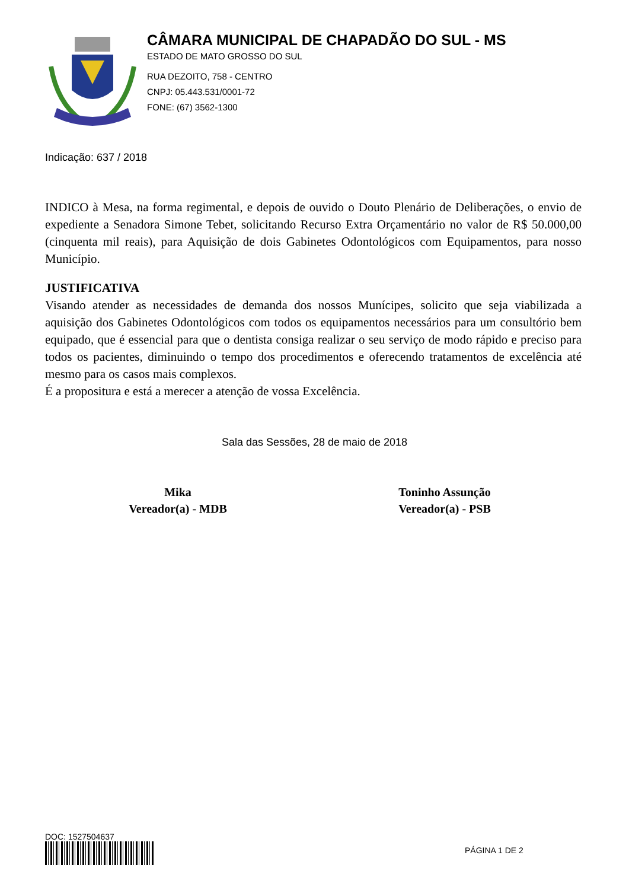CÂMARA MUNICIPAL DE CHAPADÃO DO SUL - MS
ESTADO DE MATO GROSSO DO SUL
RUA DEZOITO, 758 - CENTRO
CNPJ: 05.443.531/0001-72
FONE: (67) 3562-1300
Indicação: 637 / 2018
INDICO à Mesa, na forma regimental, e depois de ouvido o Douto Plenário de Deliberações, o envio de expediente a Senadora Simone Tebet, solicitando Recurso Extra Orçamentário no valor de R$ 50.000,00 (cinquenta mil reais), para Aquisição de dois Gabinetes Odontológicos com Equipamentos, para nosso Município.
JUSTIFICATIVA
Visando atender as necessidades de demanda dos nossos Munícipes, solicito que seja viabilizada a aquisição dos Gabinetes Odontológicos com todos os equipamentos necessários para um consultório bem equipado, que é essencial para que o dentista consiga realizar o seu serviço de modo rápido e preciso para todos os pacientes, diminuindo o tempo dos procedimentos e oferecendo tratamentos de excelência até mesmo para os casos mais complexos.
É a propositura e está a merecer a atenção de vossa Excelência.
Sala das Sessões, 28 de maio de 2018
Mika
Vereador(a) - MDB
Toninho Assunção
Vereador(a) - PSB
DOC: 1527504637
PÁGINA 1 DE 2